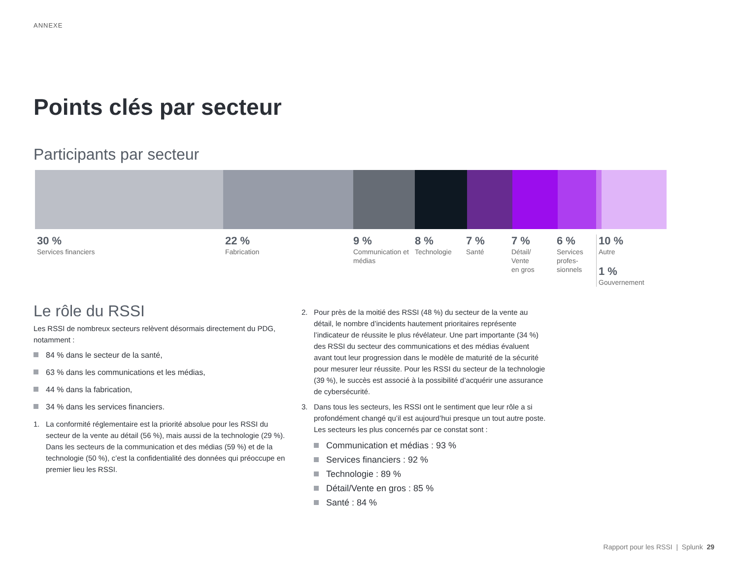ANNEXE
Points clés par secteur
Participants par secteur
30 %
Services financiers
22 %
Fabrication
9 %
Communication et médias
8 %
Technologie
7 %
Santé
7 %
Détail/
Vente
en gros
6 %
Services profes-
sionnels
10 %
Autre
1 %
Gouvernement
Le rôle du RSSI
Les RSSI de nombreux secteurs relèvent désormais directement du PDG, notamment :
84 % dans le secteur de la santé,
63 % dans les communications et les médias,
44 % dans la fabrication,
34 % dans les services financiers.
1. La conformité réglementaire est la priorité absolue pour les RSSI du secteur de la vente au détail (56 %), mais aussi de la technologie (29 %). Dans les secteurs de la communication et des médias (59 %) et de la technologie (50 %), c’est la confidentialité des données qui préoccupe en premier lieu les RSSI.
2. Pour près de la moitié des RSSI (48 %) du secteur de la vente au détail, le nombre d’incidents hautement prioritaires représente l’indicateur de réussite le plus révélateur. Une part importante (34 %) des RSSI du secteur des communications et des médias évaluent avant tout leur progression dans le modèle de maturité de la sécurité pour mesurer leur réussite. Pour les RSSI du secteur de la technologie (39 %), le succès est associé à la possibilité d’acquérir une assurance de cybersécurité.
3. Dans tous les secteurs, les RSSI ont le sentiment que leur rôle a si profondément changé qu’il est aujourd’hui presque un tout autre poste. Les secteurs les plus concernés par ce constat sont :
Communication et médias : 93 %
Services financiers : 92 %
Technologie : 89 %
Détail/Vente en gros : 85 %
Santé : 84 %
Rapport pour les RSSI | Splunk 29